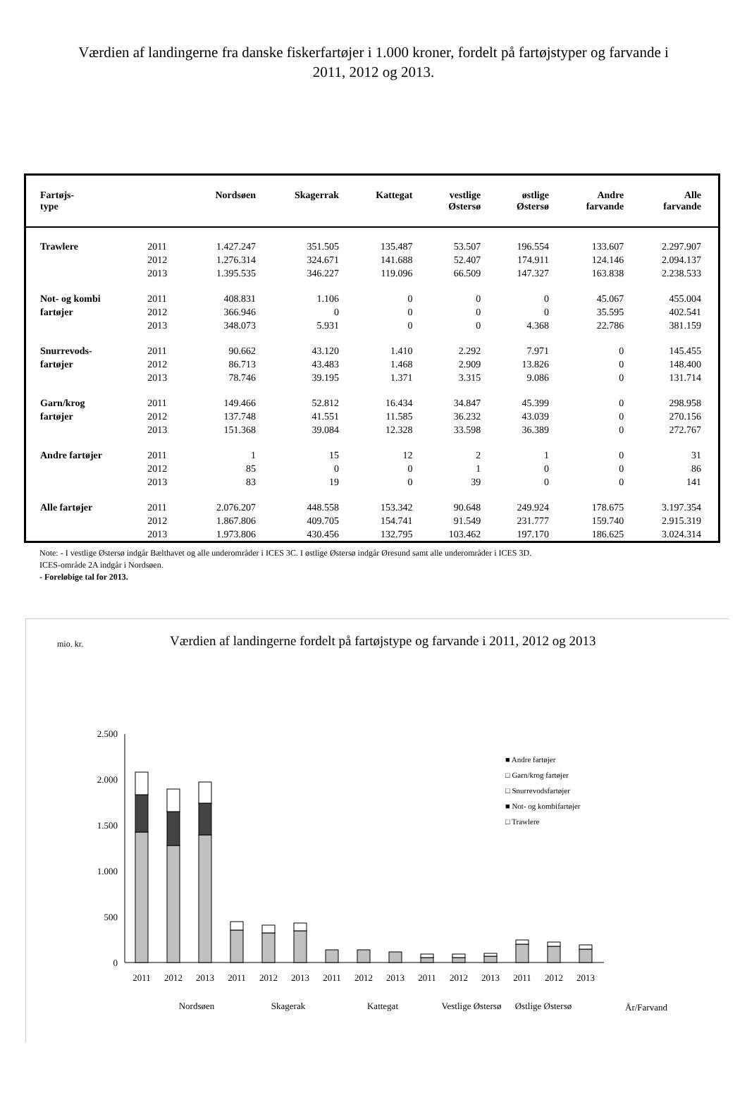Værdien af landingerne fra danske fiskerfartøjer i 1.000 kroner, fordelt på fartøjstyper og farvande i 2011, 2012 og 2013.
| Fartøjs- type | | Nordsøen | Skagerrak | Kattegat | vestlige Østersø | østlige Østersø | Andre farvande | Alle farvande |
| --- | --- | --- | --- | --- | --- | --- | --- | --- |
| Trawlere | 2011 | 1.427.247 | 351.505 | 135.487 | 53.507 | 196.554 | 133.607 | 2.297.907 |
| | 2012 | 1.276.314 | 324.671 | 141.688 | 52.407 | 174.911 | 124.146 | 2.094.137 |
| | 2013 | 1.395.535 | 346.227 | 119.096 | 66.509 | 147.327 | 163.838 | 2.238.533 |
| Not- og kombi | 2011 | 408.831 | 1.106 | 0 | 0 | 0 | 45.067 | 455.004 |
| fartøjer | 2012 | 366.946 | 0 | 0 | 0 | 0 | 35.595 | 402.541 |
| | 2013 | 348.073 | 5.931 | 0 | 0 | 4.368 | 22.786 | 381.159 |
| Snurrevods- | 2011 | 90.662 | 43.120 | 1.410 | 2.292 | 7.971 | 0 | 145.455 |
| fartøjer | 2012 | 86.713 | 43.483 | 1.468 | 2.909 | 13.826 | 0 | 148.400 |
| | 2013 | 78.746 | 39.195 | 1.371 | 3.315 | 9.086 | 0 | 131.714 |
| Garn/krog | 2011 | 149.466 | 52.812 | 16.434 | 34.847 | 45.399 | 0 | 298.958 |
| fartøjer | 2012 | 137.748 | 41.551 | 11.585 | 36.232 | 43.039 | 0 | 270.156 |
| | 2013 | 151.368 | 39.084 | 12.328 | 33.598 | 36.389 | 0 | 272.767 |
| Andre fartøjer | 2011 | 1 | 15 | 12 | 2 | 1 | 0 | 31 |
| | 2012 | 85 | 0 | 0 | 1 | 0 | 0 | 86 |
| | 2013 | 83 | 19 | 0 | 39 | 0 | 0 | 141 |
| Alle fartøjer | 2011 | 2.076.207 | 448.558 | 153.342 | 90.648 | 249.924 | 178.675 | 3.197.354 |
| | 2012 | 1.867.806 | 409.705 | 154.741 | 91.549 | 231.777 | 159.740 | 2.915.319 |
| | 2013 | 1.973.806 | 430.456 | 132.795 | 103.462 | 197.170 | 186.625 | 3.024.314 |
Note: - I vestlige Østersø indgår Bælthavet og alle underområder i ICES 3C. I østlige Østersø indgår Øresund samt alle underområder i ICES 3D.
ICES-område 2A indgår i Nordsøen.
- Foreløbige tal for 2013.
mio. kr. Værdien af landingerne fordelt på fartøjstype og farvande i 2011, 2012 og 2013
2.500
2.000
1.500
1.000
500
0
2011
2012
2013
2011
2012
2013
2011
2012
2013
2011
2012
2013
2011
2012
2013
Nordsøen
Skagerak
Kattegat
Vestlige Østersø
Østlige Østersø
År/Farvand
■ Andre fartøjer
□ Garn/krog fartøjer
□ Snurrevodsfartøjer
■ Not- og kombifartøjer
□ Trawlere